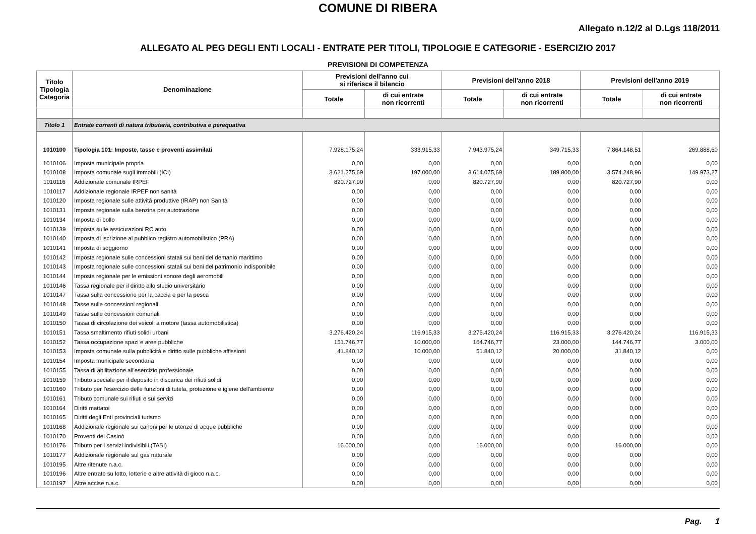COMUNE DI RIBERA
Allegato n.12/2 al D.Lgs 118/2011
ALLEGATO AL PEG DEGLI ENTI LOCALI - ENTRATE PER TITOLI, TIPOLOGIE E CATEGORIE - ESERCIZIO 2017
PREVISIONI DI COMPETENZA
| Titolo Tipologia Categoria | Denominazione | Previsioni dell'anno cui si riferisce il bilancio | | Previsioni dell'anno 2018 | | Previsioni dell'anno 2019 | |
| --- | --- | --- | --- | --- | --- | --- | --- |
| | | Totale | di cui entrate non ricorrenti | Totale | di cui entrate non ricorrenti | Totale | di cui entrate non ricorrenti |
| Titolo 1 | Entrate correnti di natura tributaria, contributiva e perequativa | | | | | | |
| 1010100 | Tipologia 101: Imposte, tasse e proventi assimilati | 7.928.175,24 | 333.915,33 | 7.943.975,24 | 349.715,33 | 7.864.148,51 | 269.888,60 |
| 1010106 | Imposta municipale propria | 0,00 | 0,00 | 0,00 | 0,00 | 0,00 | 0,00 |
| 1010108 | Imposta comunale sugli immobili (ICI) | 3.621.275,69 | 197.000,00 | 3.614.075,69 | 189.800,00 | 3.574.248,96 | 149.973,27 |
| 1010116 | Addizionale comunale IRPEF | 820.727,90 | 0,00 | 820.727,90 | 0,00 | 820.727,90 | 0,00 |
| 1010117 | Addizionale regionale IRPEF non sanità | 0,00 | 0,00 | 0,00 | 0,00 | 0,00 | 0,00 |
| 1010120 | Imposta regionale sulle attività produttive (IRAP) non Sanità | 0,00 | 0,00 | 0,00 | 0,00 | 0,00 | 0,00 |
| 1010131 | Imposta regionale sulla benzina per autotrazione | 0,00 | 0,00 | 0,00 | 0,00 | 0,00 | 0,00 |
| 1010134 | Imposta di bollo | 0,00 | 0,00 | 0,00 | 0,00 | 0,00 | 0,00 |
| 1010139 | Imposta sulle assicurazioni RC auto | 0,00 | 0,00 | 0,00 | 0,00 | 0,00 | 0,00 |
| 1010140 | Imposta di iscrizione al pubblico registro automobilistico (PRA) | 0,00 | 0,00 | 0,00 | 0,00 | 0,00 | 0,00 |
| 1010141 | Imposta di soggiorno | 0,00 | 0,00 | 0,00 | 0,00 | 0,00 | 0,00 |
| 1010142 | Imposta regionale sulle concessioni statali sui beni del demanio marittimo | 0,00 | 0,00 | 0,00 | 0,00 | 0,00 | 0,00 |
| 1010143 | Imposta regionale sulle concessioni statali sui beni del patrimonio indisponibile | 0,00 | 0,00 | 0,00 | 0,00 | 0,00 | 0,00 |
| 1010144 | Imposta regionale per le emissioni sonore degli aeromobili | 0,00 | 0,00 | 0,00 | 0,00 | 0,00 | 0,00 |
| 1010146 | Tassa regionale per il diritto allo studio universitario | 0,00 | 0,00 | 0,00 | 0,00 | 0,00 | 0,00 |
| 1010147 | Tassa sulla concessione per la caccia e per la pesca | 0,00 | 0,00 | 0,00 | 0,00 | 0,00 | 0,00 |
| 1010148 | Tasse sulle concessioni regionali | 0,00 | 0,00 | 0,00 | 0,00 | 0,00 | 0,00 |
| 1010149 | Tasse sulle concessioni comunali | 0,00 | 0,00 | 0,00 | 0,00 | 0,00 | 0,00 |
| 1010150 | Tassa di circolazione dei veicoli a motore (tassa automobilistica) | 0,00 | 0,00 | 0,00 | 0,00 | 0,00 | 0,00 |
| 1010151 | Tassa smaltimento rifiuti solidi urbani | 3.276.420,24 | 116.915,33 | 3.276.420,24 | 116.915,33 | 3.276.420,24 | 116.915,33 |
| 1010152 | Tassa occupazione spazi e aree pubbliche | 151.746,77 | 10.000,00 | 164.746,77 | 23.000,00 | 144.746,77 | 3.000,00 |
| 1010153 | Imposta comunale sulla pubblicità e diritto sulle pubbliche affissioni | 41.840,12 | 10.000,00 | 51.840,12 | 20.000,00 | 31.840,12 | 0,00 |
| 1010154 | Imposta municipale secondaria | 0,00 | 0,00 | 0,00 | 0,00 | 0,00 | 0,00 |
| 1010155 | Tassa di abilitazione all'esercizio professionale | 0,00 | 0,00 | 0,00 | 0,00 | 0,00 | 0,00 |
| 1010159 | Tributo speciale per il deposito in discarica dei rifiuti solidi | 0,00 | 0,00 | 0,00 | 0,00 | 0,00 | 0,00 |
| 1010160 | Tributo per l'esercizio delle funzioni di tutela, protezione e igiene dell'ambiente | 0,00 | 0,00 | 0,00 | 0,00 | 0,00 | 0,00 |
| 1010161 | Tributo comunale sui rifiuti e sui servizi | 0,00 | 0,00 | 0,00 | 0,00 | 0,00 | 0,00 |
| 1010164 | Diritti mattatoi | 0,00 | 0,00 | 0,00 | 0,00 | 0,00 | 0,00 |
| 1010165 | Diritti degli Enti provinciali turismo | 0,00 | 0,00 | 0,00 | 0,00 | 0,00 | 0,00 |
| 1010168 | Addizionale regionale sui canoni per le utenze di acque pubbliche | 0,00 | 0,00 | 0,00 | 0,00 | 0,00 | 0,00 |
| 1010170 | Proventi dei Casinò | 0,00 | 0,00 | 0,00 | 0,00 | 0,00 | 0,00 |
| 1010176 | Tributo per i servizi indivisibili (TASI) | 16.000,00 | 0,00 | 16.000,00 | 0,00 | 16.000,00 | 0,00 |
| 1010177 | Addizionale regionale sul gas naturale | 0,00 | 0,00 | 0,00 | 0,00 | 0,00 | 0,00 |
| 1010195 | Altre ritenute n.a.c. | 0,00 | 0,00 | 0,00 | 0,00 | 0,00 | 0,00 |
| 1010196 | Altre entrate su lotto, lotterie e altre attività di gioco n.a.c. | 0,00 | 0,00 | 0,00 | 0,00 | 0,00 | 0,00 |
| 1010197 | Altre accise n.a.c. | 0,00 | 0,00 | 0,00 | 0,00 | 0,00 | 0,00 |
Pag. 1